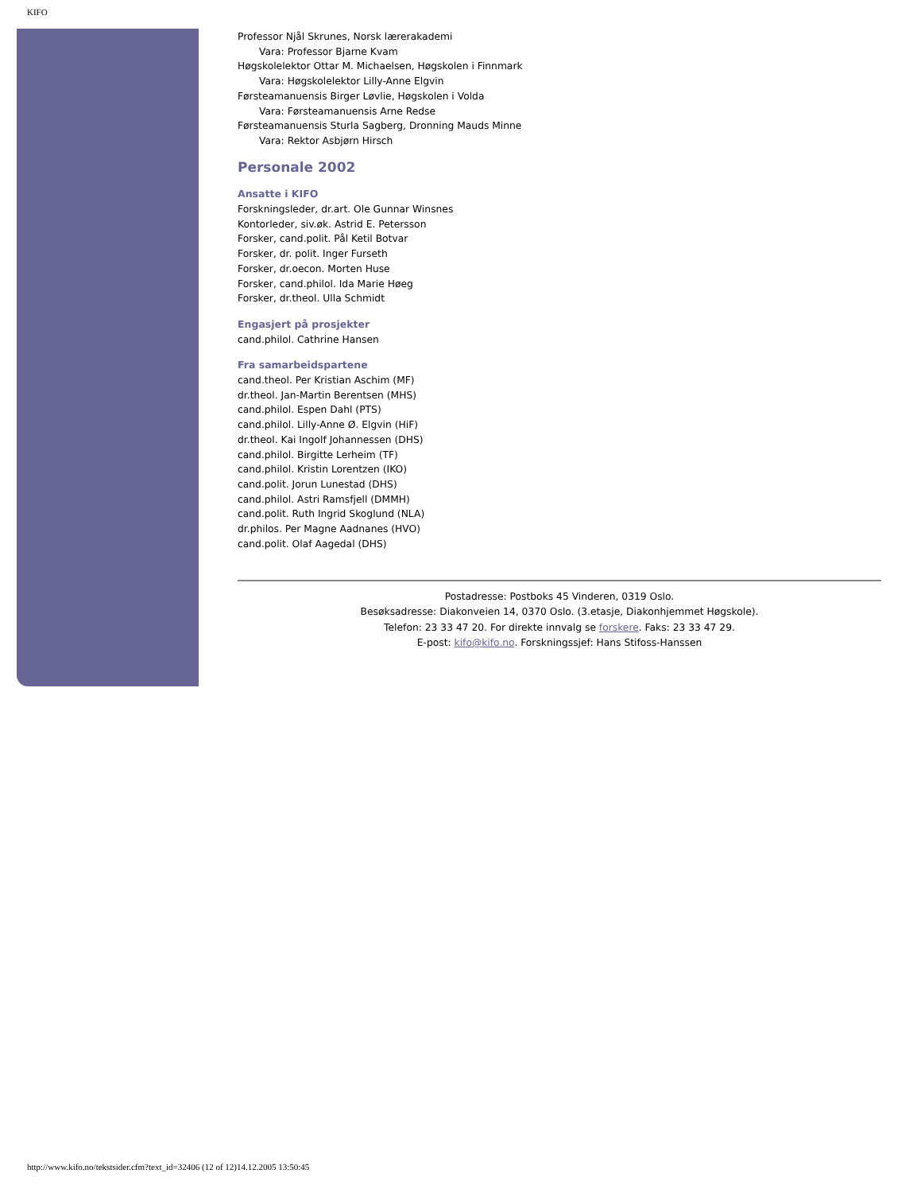KIFO
Professor Njål Skrunes, Norsk lærerakademi
Vara: Professor Bjarne Kvam
Høgskolelektor Ottar M. Michaelsen, Høgskolen i Finnmark
Vara: Høgskolelektor Lilly-Anne Elgvin
Førsteamanuensis Birger Løvlie, Høgskolen i Volda
Vara: Førsteamanuensis Arne Redse
Førsteamanuensis Sturla Sagberg, Dronning Mauds Minne
Vara: Rektor Asbjørn Hirsch
Personale 2002
Ansatte i KIFO
Forskningsleder, dr.art. Ole Gunnar Winsnes
Kontorleder, siv.øk. Astrid E. Petersson
Forsker, cand.polit. Pål Ketil Botvar
Forsker, dr. polit. Inger Furseth
Forsker, dr.oecon. Morten Huse
Forsker, cand.philol. Ida Marie Høeg
Forsker, dr.theol. Ulla Schmidt
Engasjert på prosjekter
cand.philol. Cathrine Hansen
Fra samarbeidspartene
cand.theol. Per Kristian Aschim (MF)
dr.theol. Jan-Martin Berentsen (MHS)
cand.philol. Espen Dahl (PTS)
cand.philol. Lilly-Anne Ø. Elgvin (HiF)
dr.theol. Kai Ingolf Johannessen (DHS)
cand.philol. Birgitte Lerheim (TF)
cand.philol. Kristin Lorentzen (IKO)
cand.polit. Jorun Lunestad (DHS)
cand.philol. Astri Ramsfjell (DMMH)
cand.polit. Ruth Ingrid Skoglund (NLA)
dr.philos. Per Magne Aadnanes (HVO)
cand.polit. Olaf Aagedal (DHS)
Postadresse: Postboks 45 Vinderen, 0319 Oslo.
Besøksadresse: Diakonveien 14, 0370 Oslo. (3.etasje, Diakonhjemmet Høgskole).
Telefon: 23 33 47 20. For direkte innvalg se forskere. Faks: 23 33 47 29.
E-post: kifo@kifo.no. Forskningssjef: Hans Stifoss-Hanssen
http://www.kifo.no/tekstsider.cfm?text_id=32406 (12 of 12)14.12.2005 13:50:45